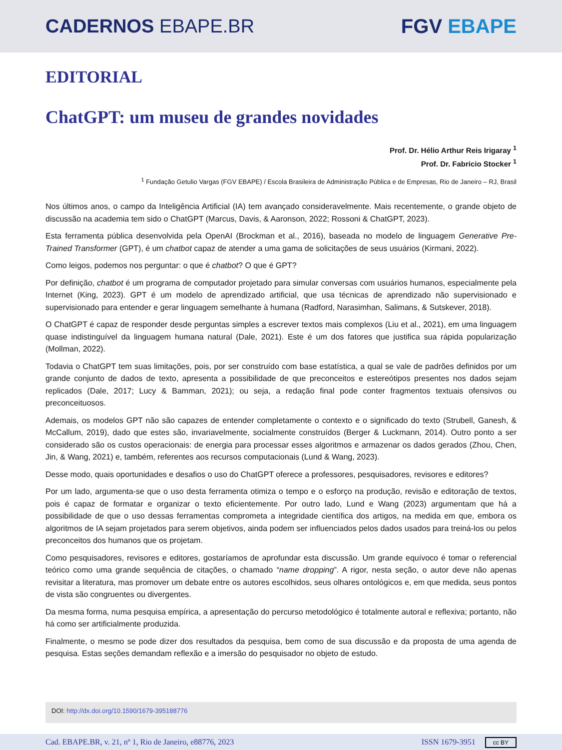CADERNOS EBAPE.BR FGV EBAPE
EDITORIAL
ChatGPT: um museu de grandes novidades
Prof. Dr. Hélio Arthur Reis Irigaray <sup>1</sup>
Prof. Dr. Fabricio Stocker <sup>1</sup>
<sup>1</sup> Fundação Getulio Vargas (FGV EBAPE) / Escola Brasileira de Administração Pública e de Empresas, Rio de Janeiro – RJ, Brasil
Nos últimos anos, o campo da Inteligência Artificial (IA) tem avançado consideravelmente. Mais recentemente, o grande objeto de discussão na academia tem sido o ChatGPT (Marcus, Davis, & Aaronson, 2022; Rossoni & ChatGPT, 2023).
Esta ferramenta pública desenvolvida pela OpenAI (Brockman et al., 2016), baseada no modelo de linguagem Generative Pre-Trained Transformer (GPT), é um chatbot capaz de atender a uma gama de solicitações de seus usuários (Kirmani, 2022).
Como leigos, podemos nos perguntar: o que é chatbot? O que é GPT?
Por definição, chatbot é um programa de computador projetado para simular conversas com usuários humanos, especialmente pela Internet (King, 2023). GPT é um modelo de aprendizado artificial, que usa técnicas de aprendizado não supervisionado e supervisionado para entender e gerar linguagem semelhante à humana (Radford, Narasimhan, Salimans, & Sutskever, 2018).
O ChatGPT é capaz de responder desde perguntas simples a escrever textos mais complexos (Liu et al., 2021), em uma linguagem quase indistinguível da linguagem humana natural (Dale, 2021). Este é um dos fatores que justifica sua rápida popularização (Mollman, 2022).
Todavia o ChatGPT tem suas limitações, pois, por ser construído com base estatística, a qual se vale de padrões definidos por um grande conjunto de dados de texto, apresenta a possibilidade de que preconceitos e estereótipos presentes nos dados sejam replicados (Dale, 2017; Lucy & Bamman, 2021); ou seja, a redação final pode conter fragmentos textuais ofensivos ou preconceituosos.
Ademais, os modelos GPT não são capazes de entender completamente o contexto e o significado do texto (Strubell, Ganesh, & McCallum, 2019), dado que estes são, invariavelmente, socialmente construídos (Berger & Luckmann, 2014). Outro ponto a ser considerado são os custos operacionais: de energia para processar esses algoritmos e armazenar os dados gerados (Zhou, Chen, Jin, & Wang, 2021) e, também, referentes aos recursos computacionais (Lund & Wang, 2023).
Desse modo, quais oportunidades e desafios o uso do ChatGPT oferece a professores, pesquisadores, revisores e editores?
Por um lado, argumenta-se que o uso desta ferramenta otimiza o tempo e o esforço na produção, revisão e editoração de textos, pois é capaz de formatar e organizar o texto eficientemente. Por outro lado, Lund e Wang (2023) argumentam que há a possibilidade de que o uso dessas ferramentas comprometa a integridade científica dos artigos, na medida em que, embora os algoritmos de IA sejam projetados para serem objetivos, ainda podem ser influenciados pelos dados usados para treiná-los ou pelos preconceitos dos humanos que os projetam.
Como pesquisadores, revisores e editores, gostaríamos de aprofundar esta discussão. Um grande equívoco é tomar o referencial teórico como uma grande sequência de citações, o chamado “name dropping”. A rigor, nesta seção, o autor deve não apenas revisitar a literatura, mas promover um debate entre os autores escolhidos, seus olhares ontológicos e, em que medida, seus pontos de vista são congruentes ou divergentes.
Da mesma forma, numa pesquisa empírica, a apresentação do percurso metodológico é totalmente autoral e reflexiva; portanto, não há como ser artificialmente produzida.
Finalmente, o mesmo se pode dizer dos resultados da pesquisa, bem como de sua discussão e da proposta de uma agenda de pesquisa. Estas seções demandam reflexão e a imersão do pesquisador no objeto de estudo.
DOI: http://dx.doi.org/10.1590/1679-395188776
Cad. EBAPE.BR, v. 21, nº 1, Rio de Janeiro, e88776, 2023 ISSN 1679-3951 cc BY